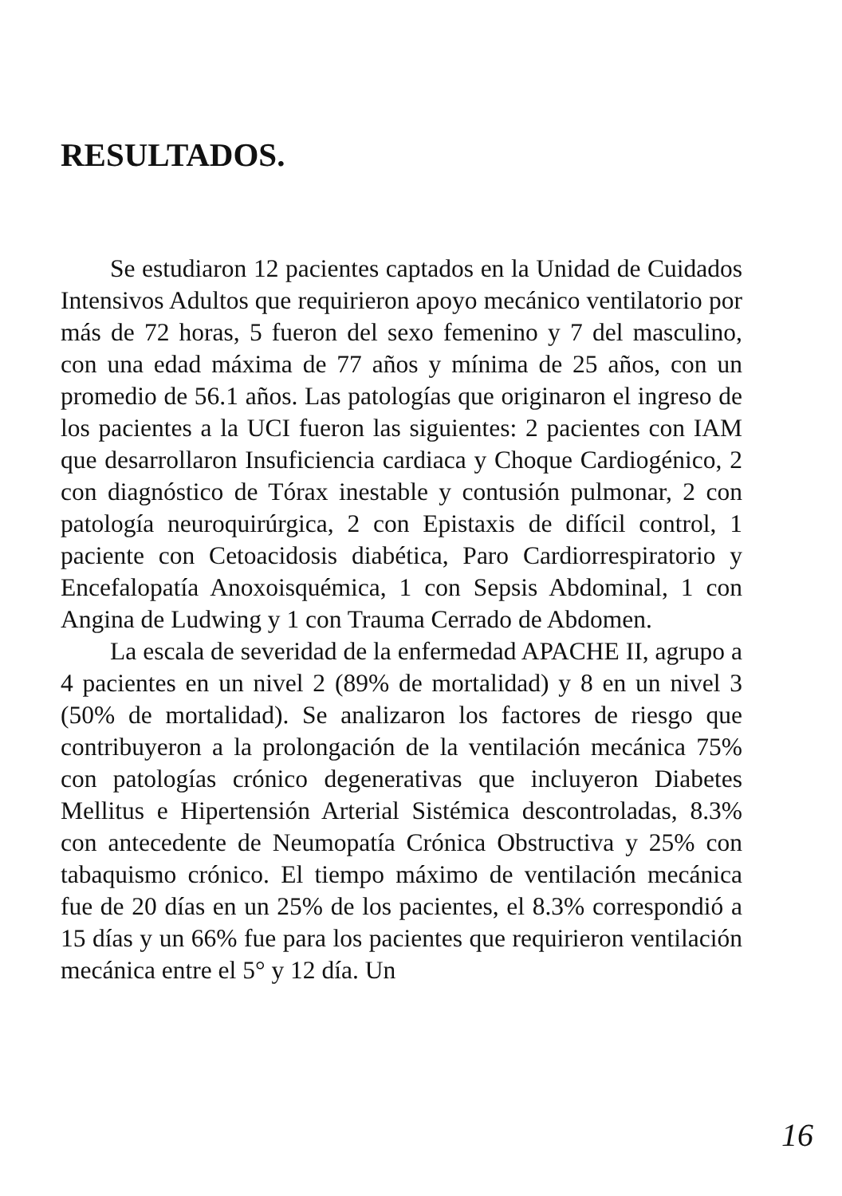RESULTADOS.
Se estudiaron 12 pacientes captados en la Unidad de Cuidados Intensivos Adultos que requirieron apoyo mecánico ventilatorio por más de 72 horas, 5 fueron del sexo femenino y 7 del masculino, con una edad máxima de 77 años y mínima de 25 años, con un promedio de 56.1 años. Las patologías que originaron el ingreso de los pacientes a la UCI fueron las siguientes: 2 pacientes con IAM que desarrollaron Insuficiencia cardiaca y Choque Cardiogénico, 2 con diagnóstico de Tórax inestable y contusión pulmonar, 2 con patología neuroquirúrgica, 2 con Epistaxis de difícil control, 1 paciente con Cetoacidosis diabética, Paro Cardiorrespiratorio y Encefalopatía Anoxoisquémica, 1 con Sepsis Abdominal, 1 con Angina de Ludwing y 1 con Trauma Cerrado de Abdomen.
La escala de severidad de la enfermedad APACHE II, agrupo a 4 pacientes en un nivel 2 (89% de mortalidad) y 8 en un nivel 3 (50% de mortalidad). Se analizaron los factores de riesgo que contribuyeron a la prolongación de la ventilación mecánica 75% con patologías crónico degenerativas que incluyeron Diabetes Mellitus e Hipertensión Arterial Sistémica descontroladas, 8.3% con antecedente de Neumopatía Crónica Obstructiva y 25% con tabaquismo crónico. El tiempo máximo de ventilación mecánica fue de 20 días en un 25% de los pacientes, el 8.3% correspondió a 15 días y un 66% fue para los pacientes que requirieron ventilación mecánica entre el 5° y 12 día. Un
16